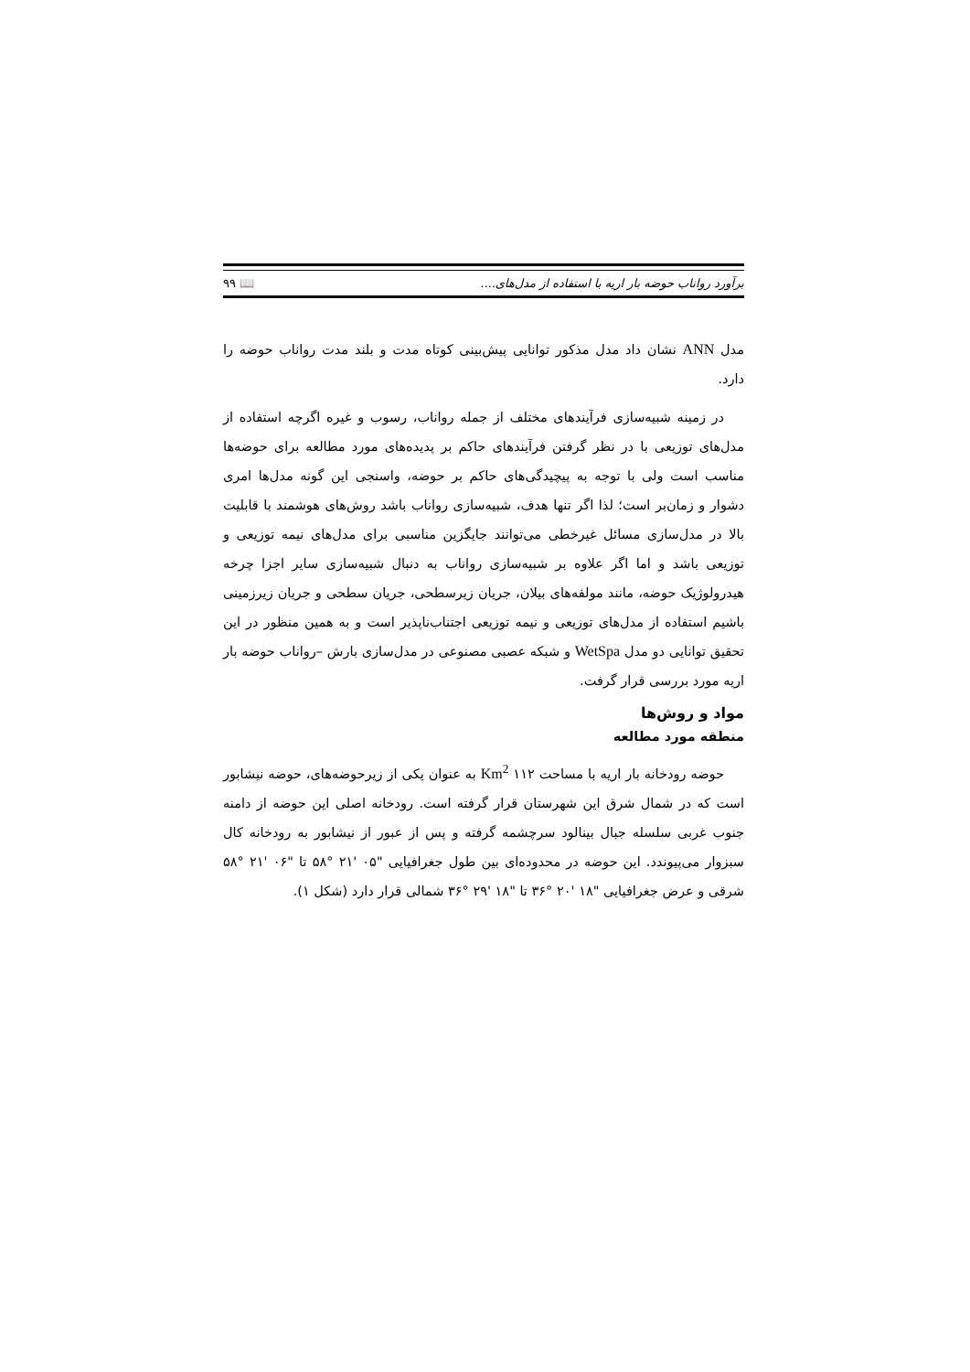برآورد رواناب حوضه بار اریه با استفاده از مدل‌های.... 📖 ۹۹
مدل ANN نشان داد مدل مذکور توانایی پیش‌بینی کوتاه مدت و بلند مدت رواناب حوضه را دارد.
در زمینه شبیه‌سازی فرآیندهای مختلف از جمله رواناب، رسوب و غیره اگرچه استفاده از مدل‌های توزیعی با در نظر گرفتن فرآیندهای حاکم بر پدیده‌های مورد مطالعه برای حوضه‌ها مناسب است ولی با توجه به پیچیدگی‌های حاکم بر حوضه، واسنجی این گونه مدل‌ها امری دشوار و زمان‌بر است؛ لذا اگر تنها هدف، شبیه‌سازی رواناب باشد روش‌های هوشمند با قابلیت بالا در مدل‌سازی مسائل غیرخطی می‌توانند جایگزین مناسبی برای مدل‌های نیمه توزیعی و توزیعی باشد و اما اگر علاوه بر شبیه‌سازی رواناب به دنبال شبیه‌سازی سایر اجزا چرخه هیدرولوژیک حوضه، مانند مولفه‌های بیلان، جریان زیرسطحی، جریان سطحی و جریان زیرزمینی باشیم استفاده از مدل‌های توزیعی و نیمه توزیعی اجتناب‌ناپذیر است و به همین منظور در این تحقیق توانایی دو مدل WetSpa و شبکه عصبی مصنوعی در مدل‌سازی بارش –رواناب حوضه بار اریه مورد بررسی قرار گرفت.
مواد و روش‌ها
منطقه مورد مطالعه
حوضه رودخانه بار اریه با مساحت Km<sup>2</sup> ۱۱۲ به عنوان یکی از زیرحوضه‌های، حوضه نیشابور است که در شمال شرق این شهرستان قرار گرفته است. رودخانه اصلی این حوضه از دامنه جنوب غربی سلسله جبال بینالود سرچشمه گرفته و پس از عبور از نیشابور به رودخانه کال سبزوار می‌پیوندد. این حوضه در محدوده‌ای بین طول جغرافیایی "۰۵ '۲۱ °۵۸ تا "۰۶ '۲۱ °۵۸ شرقی و عرض جغرافیایی "۱۸ '۲۰ °۳۶ تا "۱۸ '۲۹ °۳۶ شمالی قرار دارد (شکل ۱).